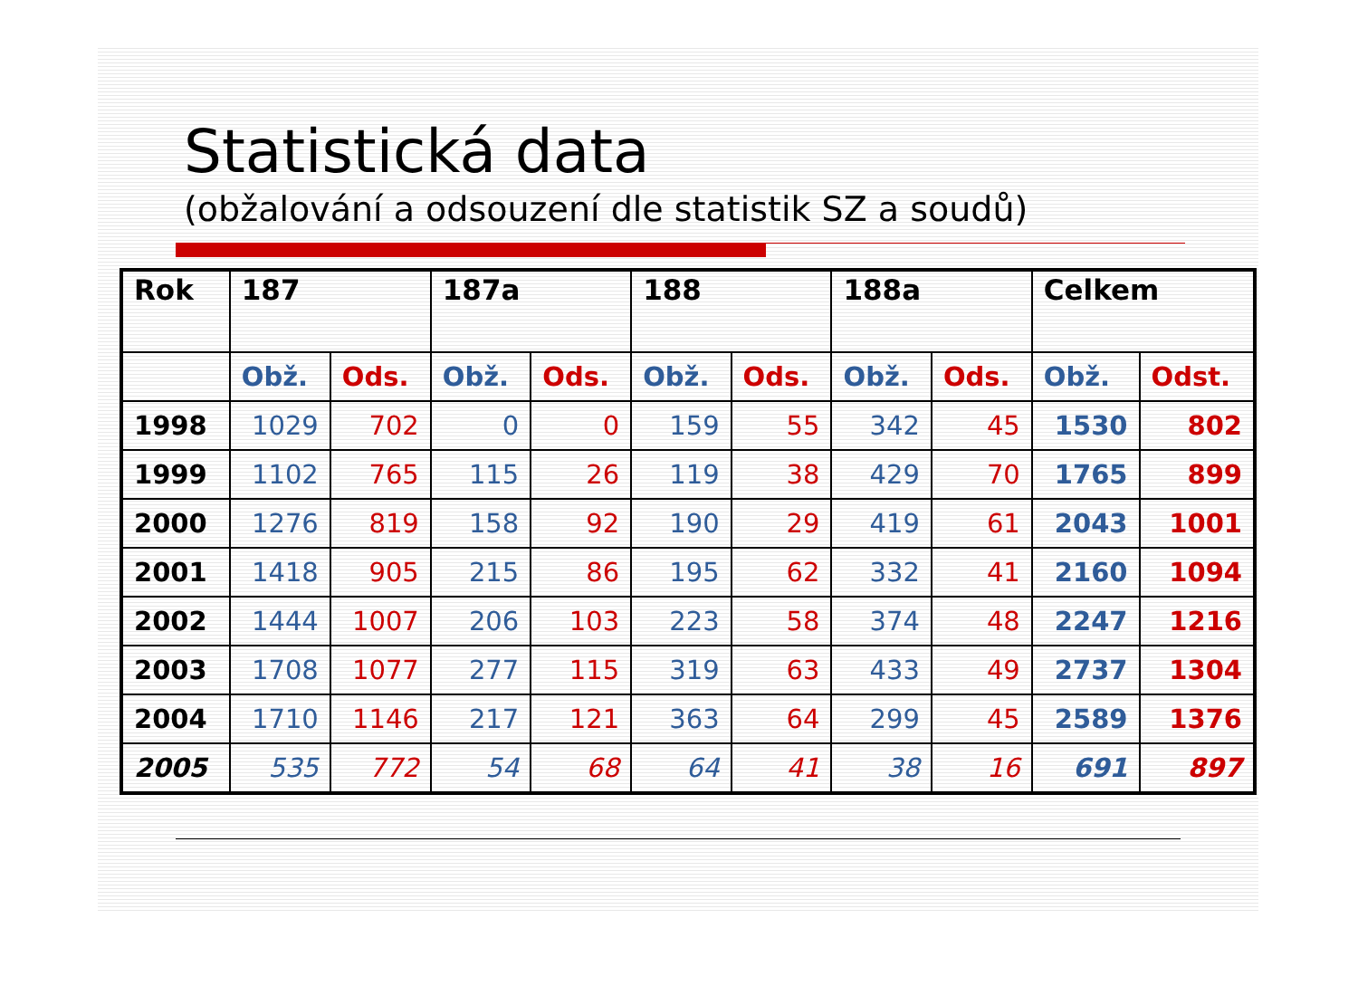Statistická data
(obžalování a odsouzení dle statistik SZ a soudů)
| Rok | 187 | | 187a | | 188 | | 188a | | Celkem | |
| --- | --- | --- | --- | --- | --- | --- | --- | --- | --- | --- |
| | Obž. | Ods. | Obž. | Ods. | Obž. | Ods. | Obž. | Ods. | Obž. | Odst. |
| 1998 | 1029 | 702 | 0 | 0 | 159 | 55 | 342 | 45 | 1530 | 802 |
| 1999 | 1102 | 765 | 115 | 26 | 119 | 38 | 429 | 70 | 1765 | 899 |
| 2000 | 1276 | 819 | 158 | 92 | 190 | 29 | 419 | 61 | 2043 | 1001 |
| 2001 | 1418 | 905 | 215 | 86 | 195 | 62 | 332 | 41 | 2160 | 1094 |
| 2002 | 1444 | 1007 | 206 | 103 | 223 | 58 | 374 | 48 | 2247 | 1216 |
| 2003 | 1708 | 1077 | 277 | 115 | 319 | 63 | 433 | 49 | 2737 | 1304 |
| 2004 | 1710 | 1146 | 217 | 121 | 363 | 64 | 299 | 45 | 2589 | 1376 |
| 2005 | 535 | 772 | 54 | 68 | 64 | 41 | 38 | 16 | 691 | 897 |